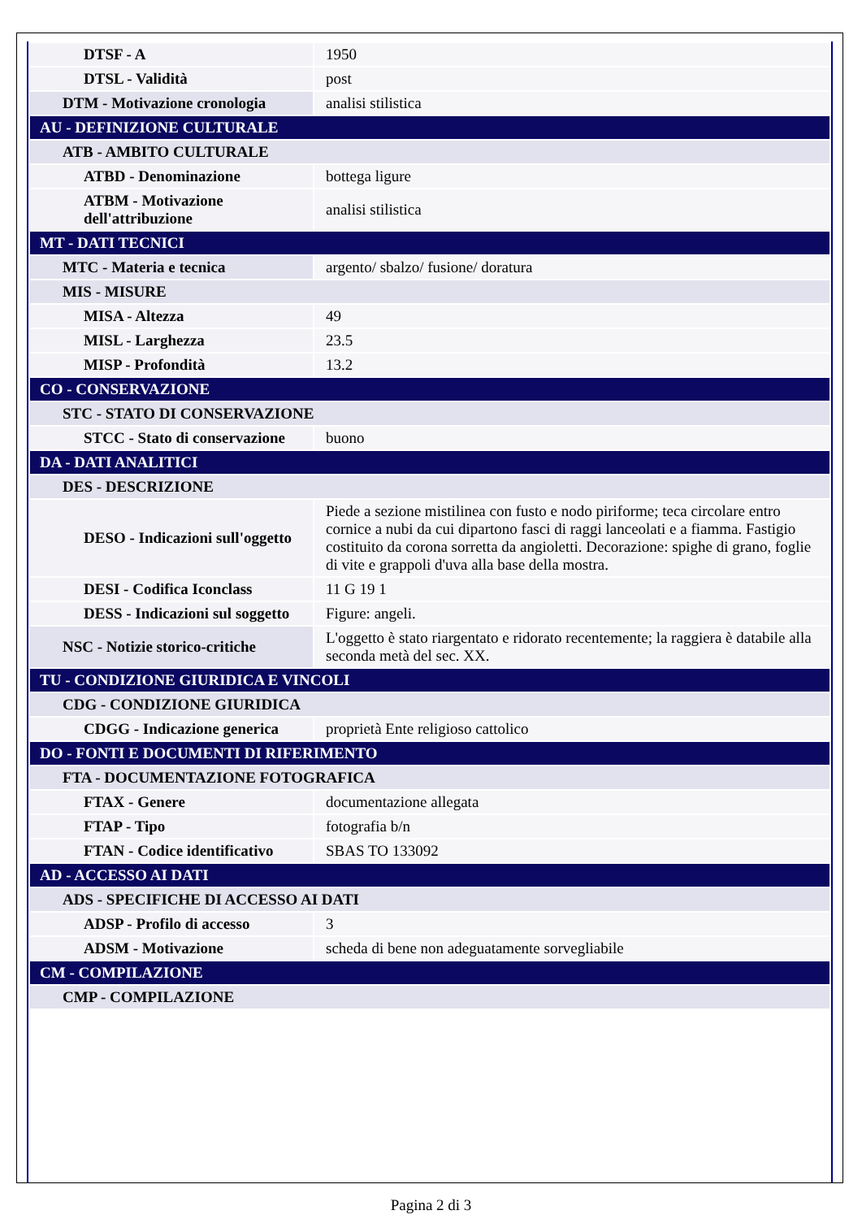| DTSF - A | 1950 |
| DTSL - Validità | post |
| DTM - Motivazione cronologia | analisi stilistica |
| AU - DEFINIZIONE CULTURALE | |
| ATB - AMBITO CULTURALE | |
| ATBD - Denominazione | bottega ligure |
| ATBM - Motivazione dell'attribuzione | analisi stilistica |
| MT - DATI TECNICI | |
| MTC - Materia e tecnica | argento/ sbalzo/ fusione/ doratura |
| MIS - MISURE | |
| MISA - Altezza | 49 |
| MISL - Larghezza | 23.5 |
| MISP - Profondità | 13.2 |
| CO - CONSERVAZIONE | |
| STC - STATO DI CONSERVAZIONE | |
| STCC - Stato di conservazione | buono |
| DA - DATI ANALITICI | |
| DES - DESCRIZIONE | |
| DESO - Indicazioni sull'oggetto | Piede a sezione mistilinea con fusto e nodo piriforme; teca circolare entro cornice a nubi da cui dipartono fasci di raggi lanceolati e a fiamma. Fastigio costituito da corona sorretta da angioletti. Decorazione: spighe di grano, foglie di vite e grappoli d'uva alla base della mostra. |
| DESI - Codifica Iconclass | 11 G 19 1 |
| DESS - Indicazioni sul soggetto | Figure: angeli. |
| NSC - Notizie storico-critiche | L'oggetto è stato riargentato e ridorato recentemente; la raggiera è databile alla seconda metà del sec. XX. |
| TU - CONDIZIONE GIURIDICA E VINCOLI | |
| CDG - CONDIZIONE GIURIDICA | |
| CDGG - Indicazione generica | proprietà Ente religioso cattolico |
| DO - FONTI E DOCUMENTI DI RIFERIMENTO | |
| FTA - DOCUMENTAZIONE FOTOGRAFICA | |
| FTAX - Genere | documentazione allegata |
| FTAP - Tipo | fotografia b/n |
| FTAN - Codice identificativo | SBAS TO 133092 |
| AD - ACCESSO AI DATI | |
| ADS - SPECIFICHE DI ACCESSO AI DATI | |
| ADSP - Profilo di accesso | 3 |
| ADSM - Motivazione | scheda di bene non adeguatamente sorvegliabile |
| CM - COMPILAZIONE | |
| CMP - COMPILAZIONE | |
Pagina 2 di 3